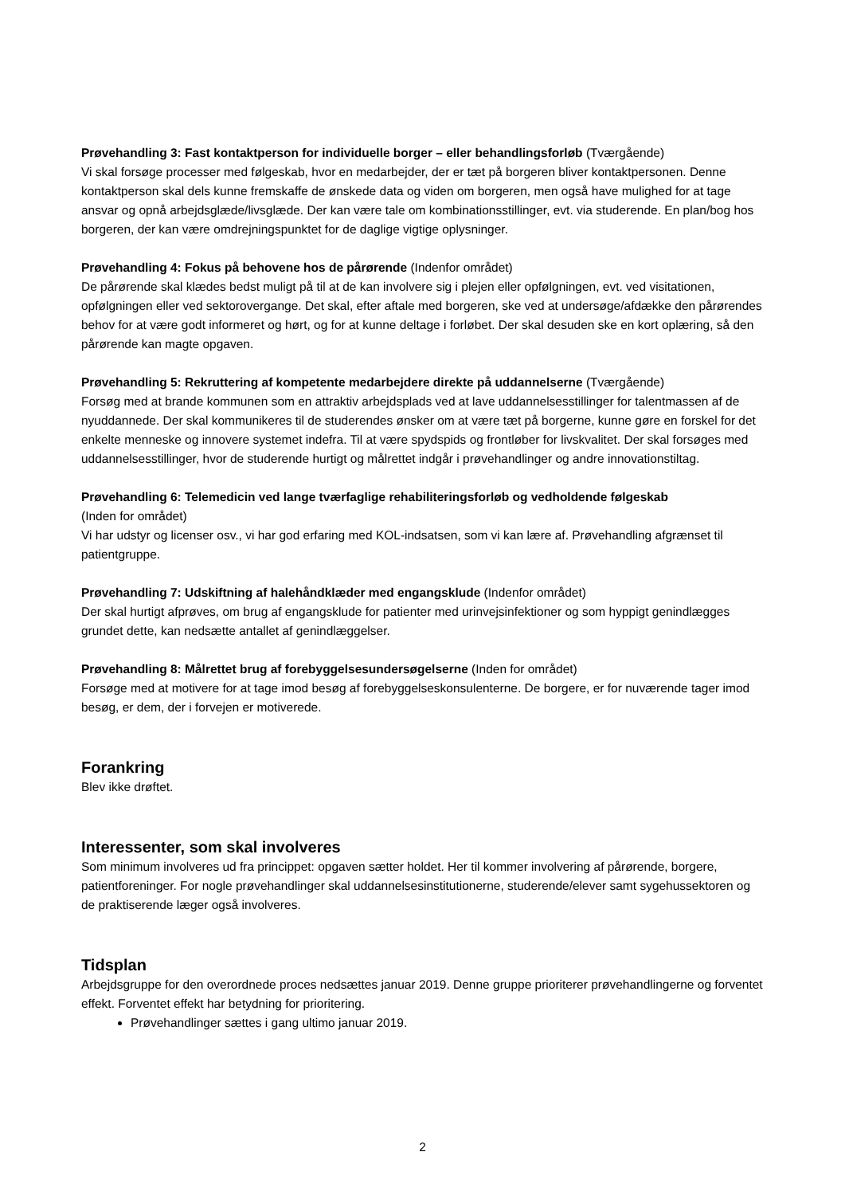Prøvehandling 3: Fast kontaktperson for individuelle borger – eller behandlingsforløb (Tværgående)
Vi skal forsøge processer med følgeskab, hvor en medarbejder, der er tæt på borgeren bliver kontaktpersonen. Denne kontaktperson skal dels kunne fremskaffe de ønskede data og viden om borgeren, men også have mulighed for at tage ansvar og opnå arbejdsglæde/livsglæde. Der kan være tale om kombinationsstillinger, evt. via studerende. En plan/bog hos borgeren, der kan være omdrejningspunktet for de daglige vigtige oplysninger.
Prøvehandling 4: Fokus på behovene hos de pårørende (Indenfor området)
De pårørende skal klædes bedst muligt på til at de kan involvere sig i plejen eller opfølgningen, evt. ved visitationen, opfølgningen eller ved sektorovergange. Det skal, efter aftale med borgeren, ske ved at undersøge/afdække den pårørendes behov for at være godt informeret og hørt, og for at kunne deltage i forløbet. Der skal desuden ske en kort oplæring, så den pårørende kan magte opgaven.
Prøvehandling 5: Rekruttering af kompetente medarbejdere direkte på uddannelserne (Tværgående)
Forsøg med at brande kommunen som en attraktiv arbejdsplads ved at lave uddannelsesstillinger for talentmassen af de nyuddannede. Der skal kommunikeres til de studerendes ønsker om at være tæt på borgerne, kunne gøre en forskel for det enkelte menneske og innovere systemet indefra. Til at være spydspids og frontløber for livskvalitet. Der skal forsøges med uddannelsesstillinger, hvor de studerende hurtigt og målrettet indgår i prøvehandlinger og andre innovationstiltag.
Prøvehandling 6: Telemedicin ved lange tværfaglige rehabiliteringsforløb og vedholdende følgeskab
(Inden for området)
Vi har udstyr og licenser osv., vi har god erfaring med KOL-indsatsen, som vi kan lære af. Prøvehandling afgrænset til patientgruppe.
Prøvehandling 7: Udskiftning af halehåndklæder med engangsklude (Indenfor området)
Der skal hurtigt afprøves, om brug af engangsklude for patienter med urinvejsinfektioner og som hyppigt genindlægges grundet dette, kan nedsætte antallet af genindlæggelser.
Prøvehandling 8: Målrettet brug af forebyggelsesundersøgelserne (Inden for området)
Forsøge med at motivere for at tage imod besøg af forebyggelseskonsulenterne. De borgere, er for nuværende tager imod besøg, er dem, der i forvejen er motiverede.
Forankring
Blev ikke drøftet.
Interessenter, som skal involveres
Som minimum involveres ud fra princippet: opgaven sætter holdet. Her til kommer involvering af pårørende, borgere, patientforeninger. For nogle prøvehandlinger skal uddannelsesinstitutionerne, studerende/elever samt sygehussektoren og de praktiserende læger også involveres.
Tidsplan
Arbejdsgruppe for den overordnede proces nedsættes januar 2019. Denne gruppe prioriterer prøvehandlingerne og forventet effekt. Forventet effekt har betydning for prioritering.
Prøvehandlinger sættes i gang ultimo januar 2019.
2